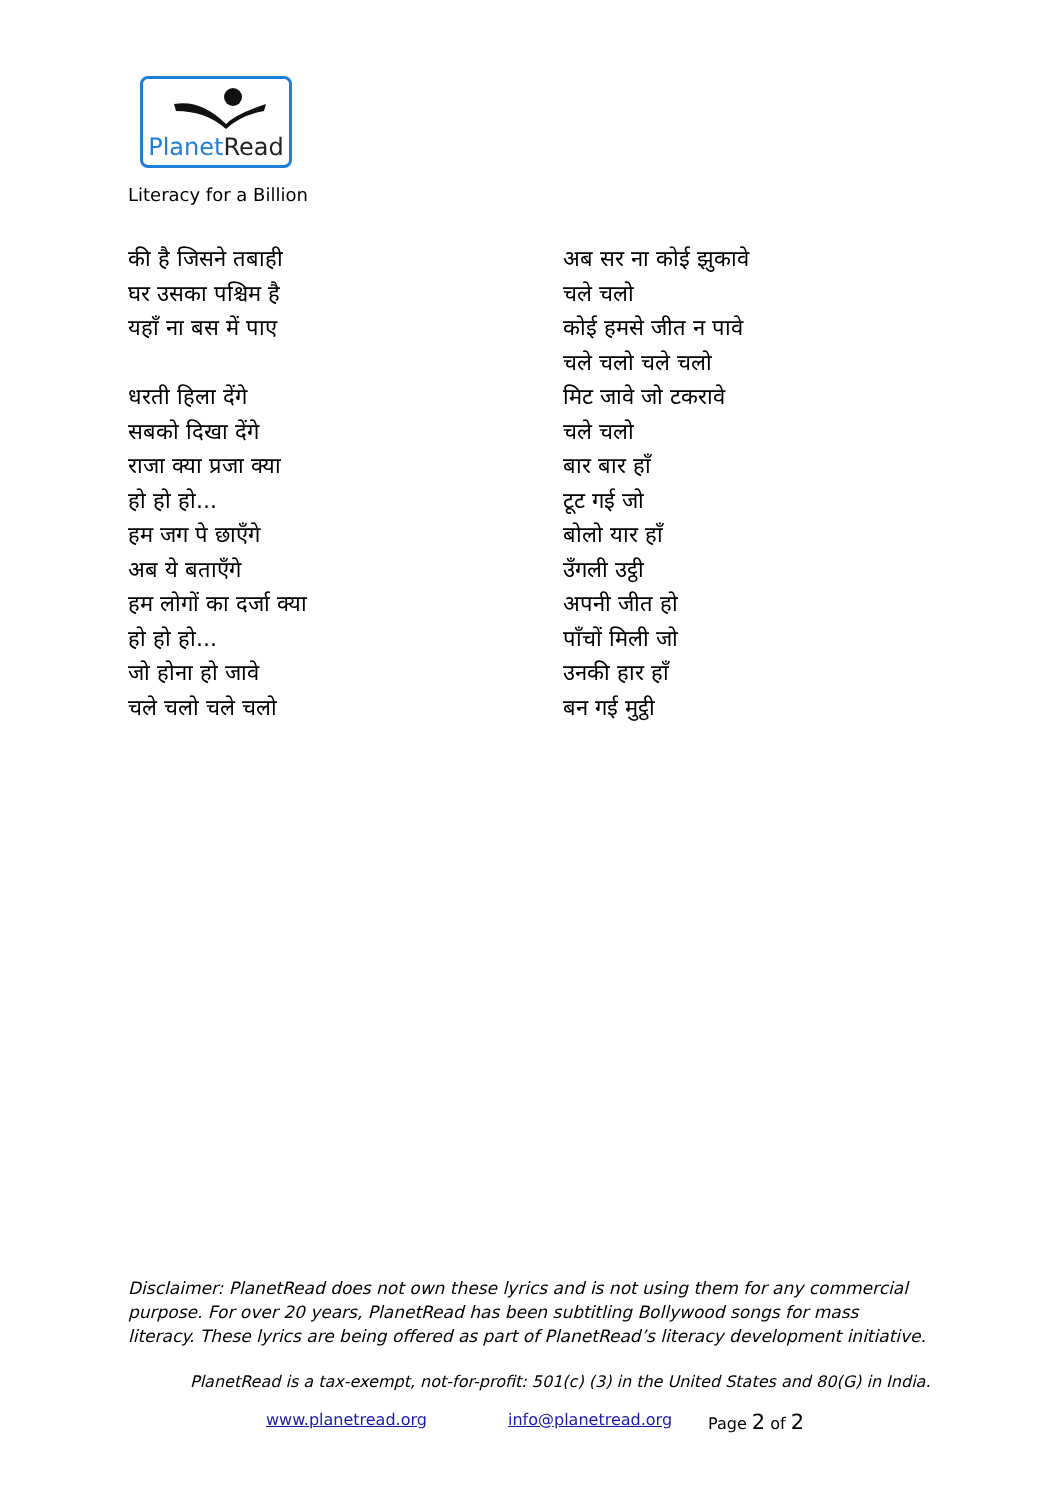PlanetRead
Literacy for a Billion
की है जिसने तबाही
घर उसका पश्चिम है
यहाँ ना बस में पाए
धरती हिला देंगे
सबको दिखा देंगे
राजा क्या प्रजा क्या
हो हो हो...
हम जग पे छाएँगे
अब ये बताएँगे
हम लोगों का दर्जा क्या
हो हो हो...
जो होना हो जावे
चले चलो चले चलो
अब सर ना कोई झुकावे
चले चलो
कोई हमसे जीत न पावे
चले चलो चले चलो
मिट जावे जो टकरावे
चले चलो
बार बार हाँ
टूट गई जो
बोलो यार हाँ
उँगली उट्ठी
अपनी जीत हो
पाँचों मिली जो
उनकी हार हाँ
बन गई मुट्ठी
Disclaimer: PlanetRead does not own these lyrics and is not using them for any commercial purpose. For over 20 years, PlanetRead has been subtitling Bollywood songs for mass literacy. These lyrics are being offered as part of PlanetRead’s literacy development initiative.
PlanetRead is a tax-exempt, not-for-profit: 501(c) (3) in the United States and 80(G) in India.
www.planetread.org info@planetread.org Page 2 of 2